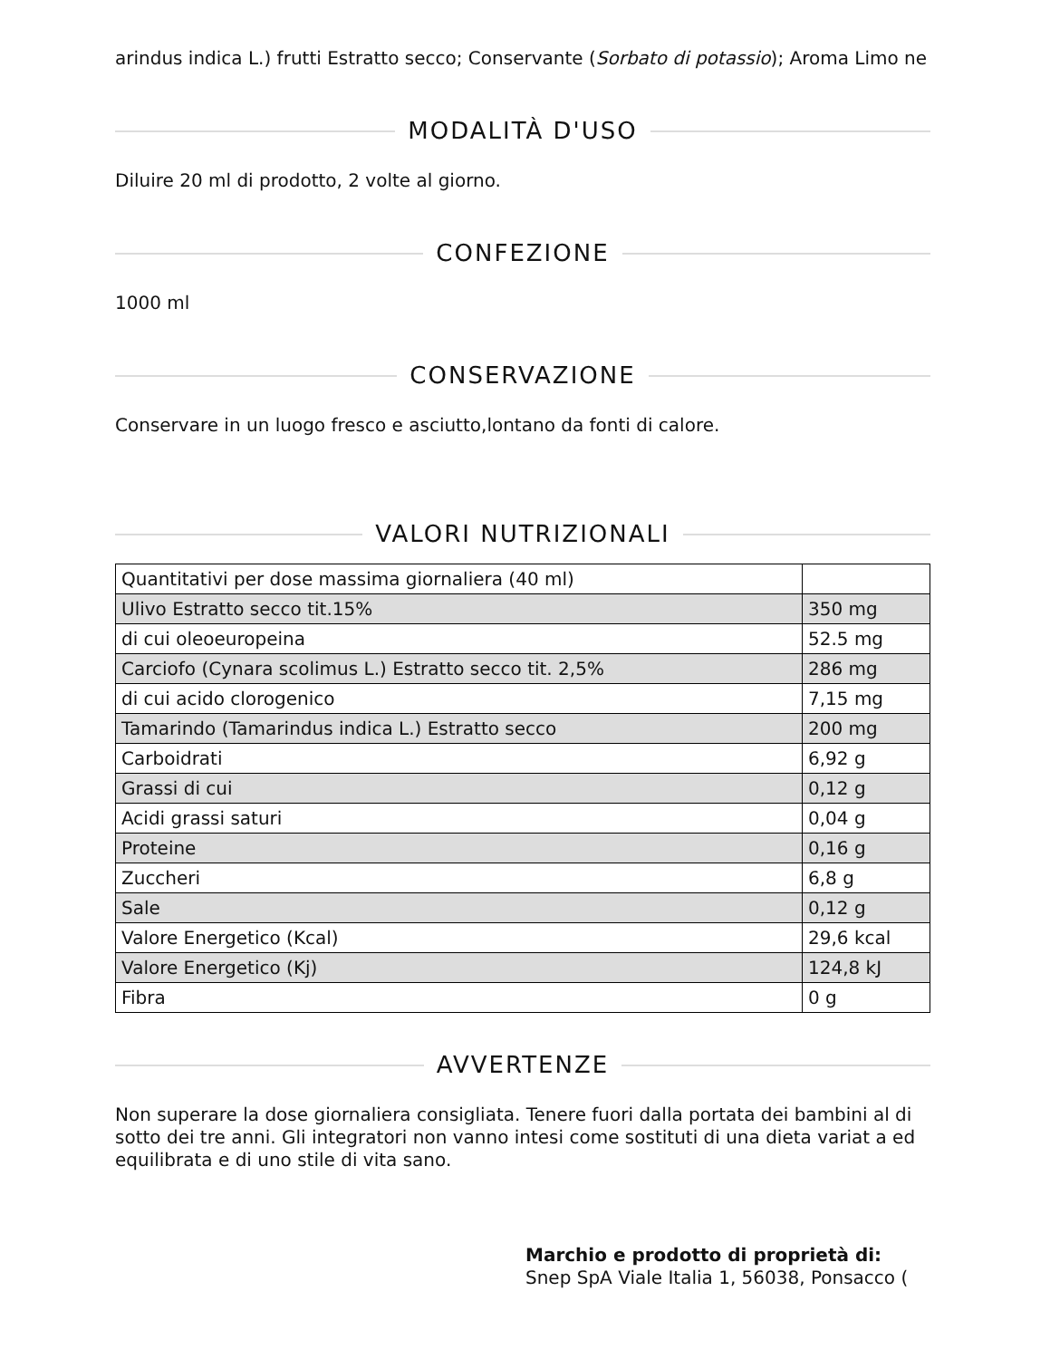arindus indica L.) frutti Estratto secco; Conservante (Sorbato di potassio); Aroma Limo ne
MODALITÀ D'USO
Diluire 20 ml di prodotto, 2 volte al giorno.
CONFEZIONE
1000 ml
CONSERVAZIONE
Conservare in un luogo fresco e asciutto,lontano da fonti di calore.
VALORI NUTRIZIONALI
| Quantitativi per dose massima giornaliera (40 ml) | |
| Ulivo Estratto secco tit.15% | 350 mg |
| di cui oleoeuropeina | 52.5 mg |
| Carciofo (Cynara scolimus L.) Estratto secco tit. 2,5% | 286 mg |
| di cui acido clorogenico | 7,15 mg |
| Tamarindo (Tamarindus indica L.) Estratto secco | 200 mg |
| Carboidrati | 6,92 g |
| Grassi di cui | 0,12 g |
| Acidi grassi saturi | 0,04 g |
| Proteine | 0,16 g |
| Zuccheri | 6,8 g |
| Sale | 0,12 g |
| Valore Energetico (Kcal) | 29,6 kcal |
| Valore Energetico (Kj) | 124,8 kJ |
| Fibra | 0 g |
AVVERTENZE
Non superare la dose giornaliera consigliata. Tenere fuori dalla portata dei bambini al di sotto dei tre anni. Gli integratori non vanno intesi come sostituti di una dieta variat a ed equilibrata e di uno stile di vita sano.
Marchio e prodotto di proprietà di:
Snep SpA Viale Italia 1, 56038, Ponsacco (